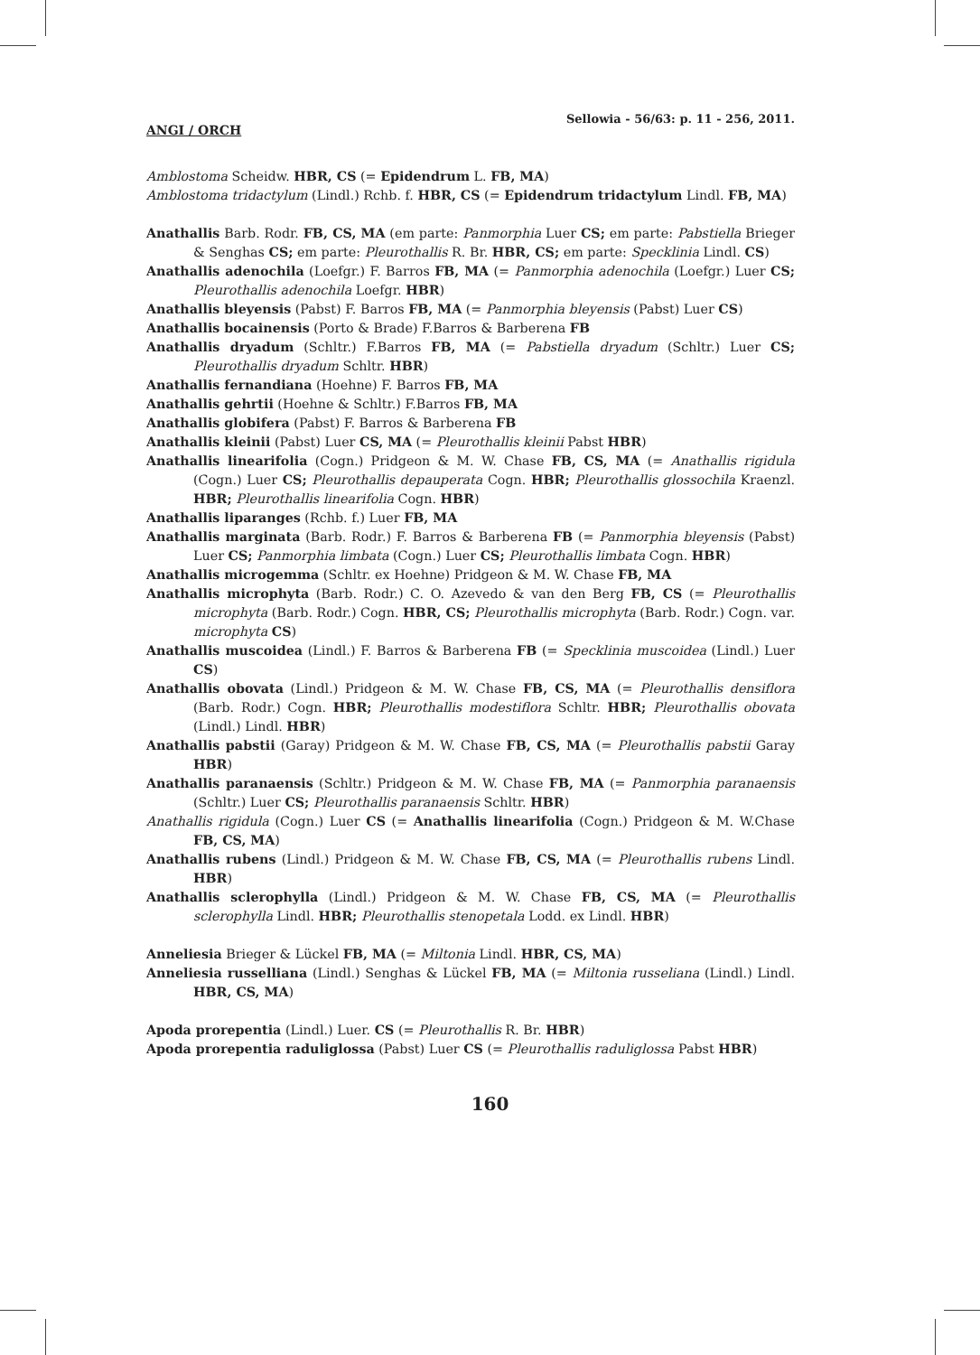ANGI / ORCH Sellowia - 56/63: p. 11 - 256, 2011.
Amblostoma Scheidw. HBR, CS (= Epidendrum L. FB, MA)
Amblostoma tridactylum (Lindl.) Rchb. f. HBR, CS (= Epidendrum tridactylum Lindl. FB, MA)
Anathallis Barb. Rodr. FB, CS, MA (em parte: Panmorphia Luer CS; em parte: Pabstiella Brieger & Senghas CS; em parte: Pleurothallis R. Br. HBR, CS; em parte: Specklinia Lindl. CS)
Anathallis adenochila (Loefgr.) F. Barros FB, MA (= Panmorphia adenochila (Loefgr.) Luer CS; Pleurothallis adenochila Loefgr. HBR)
Anathallis bleyensis (Pabst) F. Barros FB, MA (= Panmorphia bleyensis (Pabst) Luer CS)
Anathallis bocainensis (Porto & Brade) F.Barros & Barberena FB
Anathallis dryadum (Schltr.) F.Barros FB, MA (= Pabstiella dryadum (Schltr.) Luer CS; Pleurothallis dryadum Schltr. HBR)
Anathallis fernandiana (Hoehne) F. Barros FB, MA
Anathallis gehrtii (Hoehne & Schltr.) F.Barros FB, MA
Anathallis globifera (Pabst) F. Barros & Barberena FB
Anathallis kleinii (Pabst) Luer CS, MA (= Pleurothallis kleinii Pabst HBR)
Anathallis linearifolia (Cogn.) Pridgeon & M. W. Chase FB, CS, MA (= Anathallis rigidula (Cogn.) Luer CS; Pleurothallis depauperata Cogn. HBR; Pleurothallis glossochila Kraenzl. HBR; Pleurothallis linearifolia Cogn. HBR)
Anathallis liparanges (Rchb. f.) Luer FB, MA
Anathallis marginata (Barb. Rodr.) F. Barros & Barberena FB (= Panmorphia bleyensis (Pabst) Luer CS; Panmorphia limbata (Cogn.) Luer CS; Pleurothallis limbata Cogn. HBR)
Anathallis microgemma (Schltr. ex Hoehne) Pridgeon & M. W. Chase FB, MA
Anathallis microphyta (Barb. Rodr.) C. O. Azevedo & van den Berg FB, CS (= Pleurothallis microphyta (Barb. Rodr.) Cogn. HBR, CS; Pleurothallis microphyta (Barb. Rodr.) Cogn. var. microphyta CS)
Anathallis muscoidea (Lindl.) F. Barros & Barberena FB (= Specklinia muscoidea (Lindl.) Luer CS)
Anathallis obovata (Lindl.) Pridgeon & M. W. Chase FB, CS, MA (= Pleurothallis densiflora (Barb. Rodr.) Cogn. HBR; Pleurothallis modestiflora Schltr. HBR; Pleurothallis obovata (Lindl.) Lindl. HBR)
Anathallis pabstii (Garay) Pridgeon & M. W. Chase FB, CS, MA (= Pleurothallis pabstii Garay HBR)
Anathallis paranaensis (Schltr.) Pridgeon & M. W. Chase FB, MA (= Panmorphia paranaensis (Schltr.) Luer CS; Pleurothallis paranaensis Schltr. HBR)
Anathallis rigidula (Cogn.) Luer CS (= Anathallis linearifolia (Cogn.) Pridgeon & M. W.Chase FB, CS, MA)
Anathallis rubens (Lindl.) Pridgeon & M. W. Chase FB, CS, MA (= Pleurothallis rubens Lindl. HBR)
Anathallis sclerophylla (Lindl.) Pridgeon & M. W. Chase FB, CS, MA (= Pleurothallis sclerophylla Lindl. HBR; Pleurothallis stenopetala Lodd. ex Lindl. HBR)
Anneliesia Brieger & Lückel FB, MA (= Miltonia Lindl. HBR, CS, MA)
Anneliesia russelliana (Lindl.) Senghas & Lückel FB, MA (= Miltonia russeliana (Lindl.) Lindl. HBR, CS, MA)
Apoda prorepentia (Lindl.) Luer. CS (= Pleurothallis R. Br. HBR)
Apoda prorepentia raduliglossa (Pabst) Luer CS (= Pleurothallis raduliglossa Pabst HBR)
160